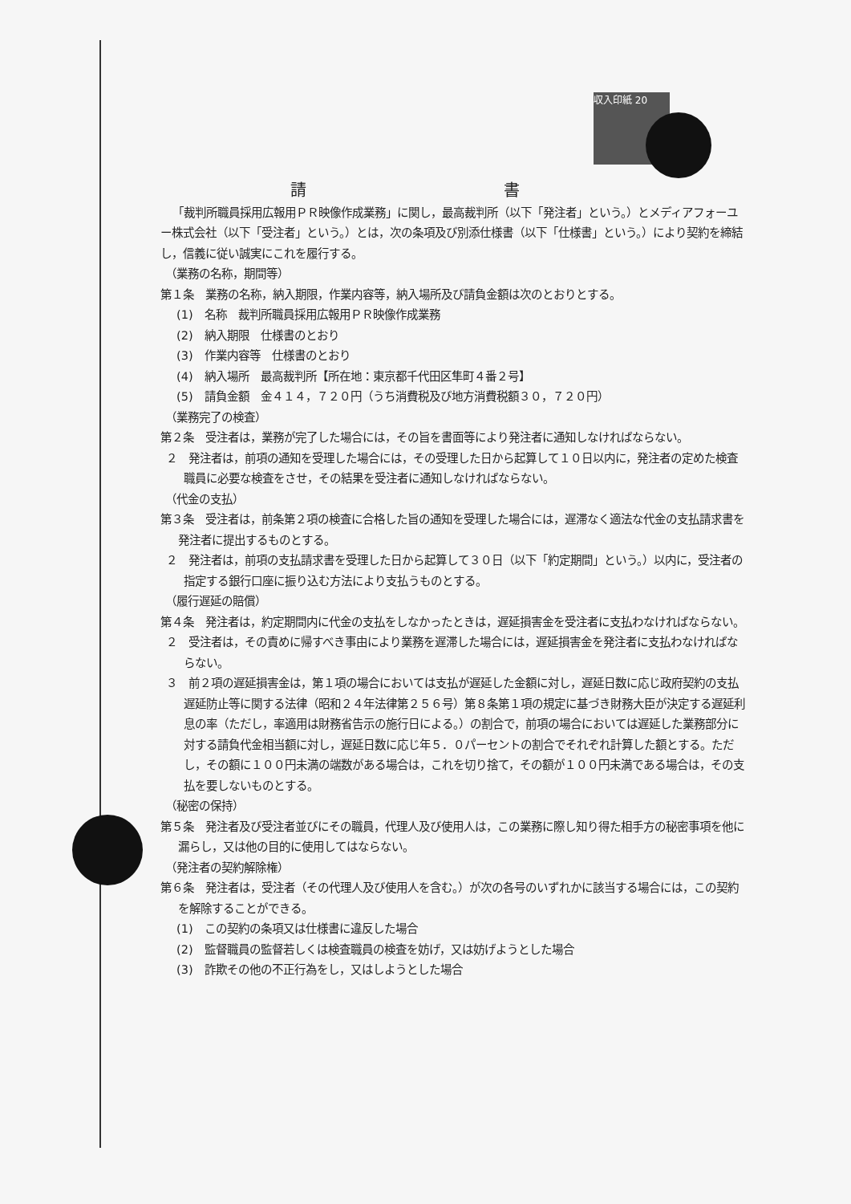収入印紙 20
請 書
「裁判所職員採用広報用ＰＲ映像作成業務」に関し，最高裁判所（以下「発注者」という。）とメディアフォーユー株式会社（以下「受注者」という。）とは，次の条項及び別添仕様書（以下「仕様書」という。）により契約を締結し，信義に従い誠実にこれを履行する。
（業務の名称，期間等）
第１条　業務の名称，納入期限，作業内容等，納入場所及び請負金額は次のとおりとする。
(1)　名称　裁判所職員採用広報用ＰＲ映像作成業務
(2)　納入期限　仕様書のとおり
(3)　作業内容等　仕様書のとおり
(4)　納入場所　最高裁判所【所在地：東京都千代田区隼町４番２号】
(5)　請負金額　金４１４，７２０円（うち消費税及び地方消費税額３０，７２０円）
（業務完了の検査）
第２条　受注者は，業務が完了した場合には，その旨を書面等により発注者に通知しなければならない。
２　発注者は，前項の通知を受理した場合には，その受理した日から起算して１０日以内に，発注者の定めた検査職員に必要な検査をさせ，その結果を受注者に通知しなければならない。
（代金の支払）
第３条　受注者は，前条第２項の検査に合格した旨の通知を受理した場合には，遅滞なく適法な代金の支払請求書を発注者に提出するものとする。
２　発注者は，前項の支払請求書を受理した日から起算して３０日（以下「約定期間」という。）以内に，受注者の指定する銀行口座に振り込む方法により支払うものとする。
（履行遅延の賠償）
第４条　発注者は，約定期間内に代金の支払をしなかったときは，遅延損害金を受注者に支払わなければならない。
２　受注者は，その責めに帰すべき事由により業務を遅滞した場合には，遅延損害金を発注者に支払わなければならない。
３　前２項の遅延損害金は，第１項の場合においては支払が遅延した金額に対し，遅延日数に応じ政府契約の支払遅延防止等に関する法律（昭和２４年法律第２５６号）第８条第１項の規定に基づき財務大臣が決定する遅延利息の率（ただし，率適用は財務省告示の施行日による。）の割合で，前項の場合においては遅延した業務部分に対する請負代金相当額に対し，遅延日数に応じ年５．０パーセントの割合でそれぞれ計算した額とする。ただし，その額に１００円未満の端数がある場合は，これを切り捨て，その額が１００円未満である場合は，その支払を要しないものとする。
（秘密の保持）
第５条　発注者及び受注者並びにその職員，代理人及び使用人は，この業務に際し知り得た相手方の秘密事項を他に漏らし，又は他の目的に使用してはならない。
（発注者の契約解除権）
第６条　発注者は，受注者（その代理人及び使用人を含む。）が次の各号のいずれかに該当する場合には，この契約を解除することができる。
(1)　この契約の条項又は仕様書に違反した場合
(2)　監督職員の監督若しくは検査職員の検査を妨げ，又は妨げようとした場合
(3)　詐欺その他の不正行為をし，又はしようとした場合